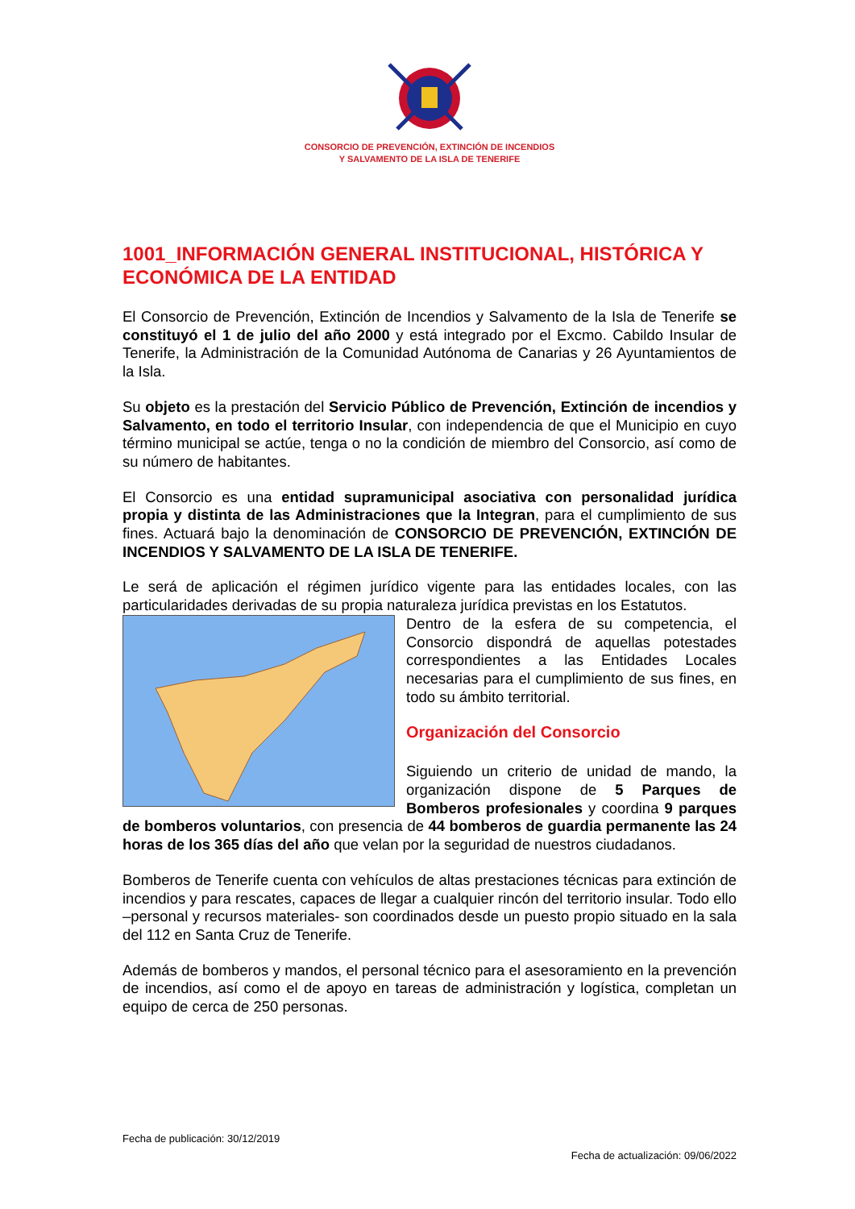CONSORCIO DE PREVENCIÓN, EXTINCIÓN DE INCENDIOS
Y SALVAMENTO DE LA ISLA DE TENERIFE
1001_INFORMACIÓN GENERAL INSTITUCIONAL, HISTÓRICA Y ECONÓMICA DE LA ENTIDAD
El Consorcio de Prevención, Extinción de Incendios y Salvamento de la Isla de Tenerife se constituyó el 1 de julio del año 2000 y está integrado por el Excmo. Cabildo Insular de Tenerife, la Administración de la Comunidad Autónoma de Canarias y 26 Ayuntamientos de la Isla.
Su objeto es la prestación del Servicio Público de Prevención, Extinción de incendios y Salvamento, en todo el territorio Insular, con independencia de que el Municipio en cuyo término municipal se actúe, tenga o no la condición de miembro del Consorcio, así como de su número de habitantes.
El Consorcio es una entidad supramunicipal asociativa con personalidad jurídica propia y distinta de las Administraciones que la Integran, para el cumplimiento de sus fines. Actuará bajo la denominación de CONSORCIO DE PREVENCIÓN, EXTINCIÓN DE INCENDIOS Y SALVAMENTO DE LA ISLA DE TENERIFE.
Le será de aplicación el régimen jurídico vigente para las entidades locales, con las particularidades derivadas de su propia naturaleza jurídica previstas en los Estatutos.
Dentro de la esfera de su competencia, el Consorcio dispondrá de aquellas potestades correspondientes a las Entidades Locales necesarias para el cumplimiento de sus fines, en todo su ámbito territorial.
Organización del Consorcio
Siguiendo un criterio de unidad de mando, la organización dispone de 5 Parques de Bomberos profesionales y coordina 9 parques de bomberos voluntarios, con presencia de 44 bomberos de guardia permanente las 24 horas de los 365 días del año que velan por la seguridad de nuestros ciudadanos.
Bomberos de Tenerife cuenta con vehículos de altas prestaciones técnicas para extinción de incendios y para rescates, capaces de llegar a cualquier rincón del territorio insular. Todo ello –personal y recursos materiales- son coordinados desde un puesto propio situado en la sala del 112 en Santa Cruz de Tenerife.
Además de bomberos y mandos, el personal técnico para el asesoramiento en la prevención de incendios, así como el de apoyo en tareas de administración y logística, completan un equipo de cerca de 250 personas.
Fecha de publicación: 30/12/2019
Fecha de actualización: 09/06/2022